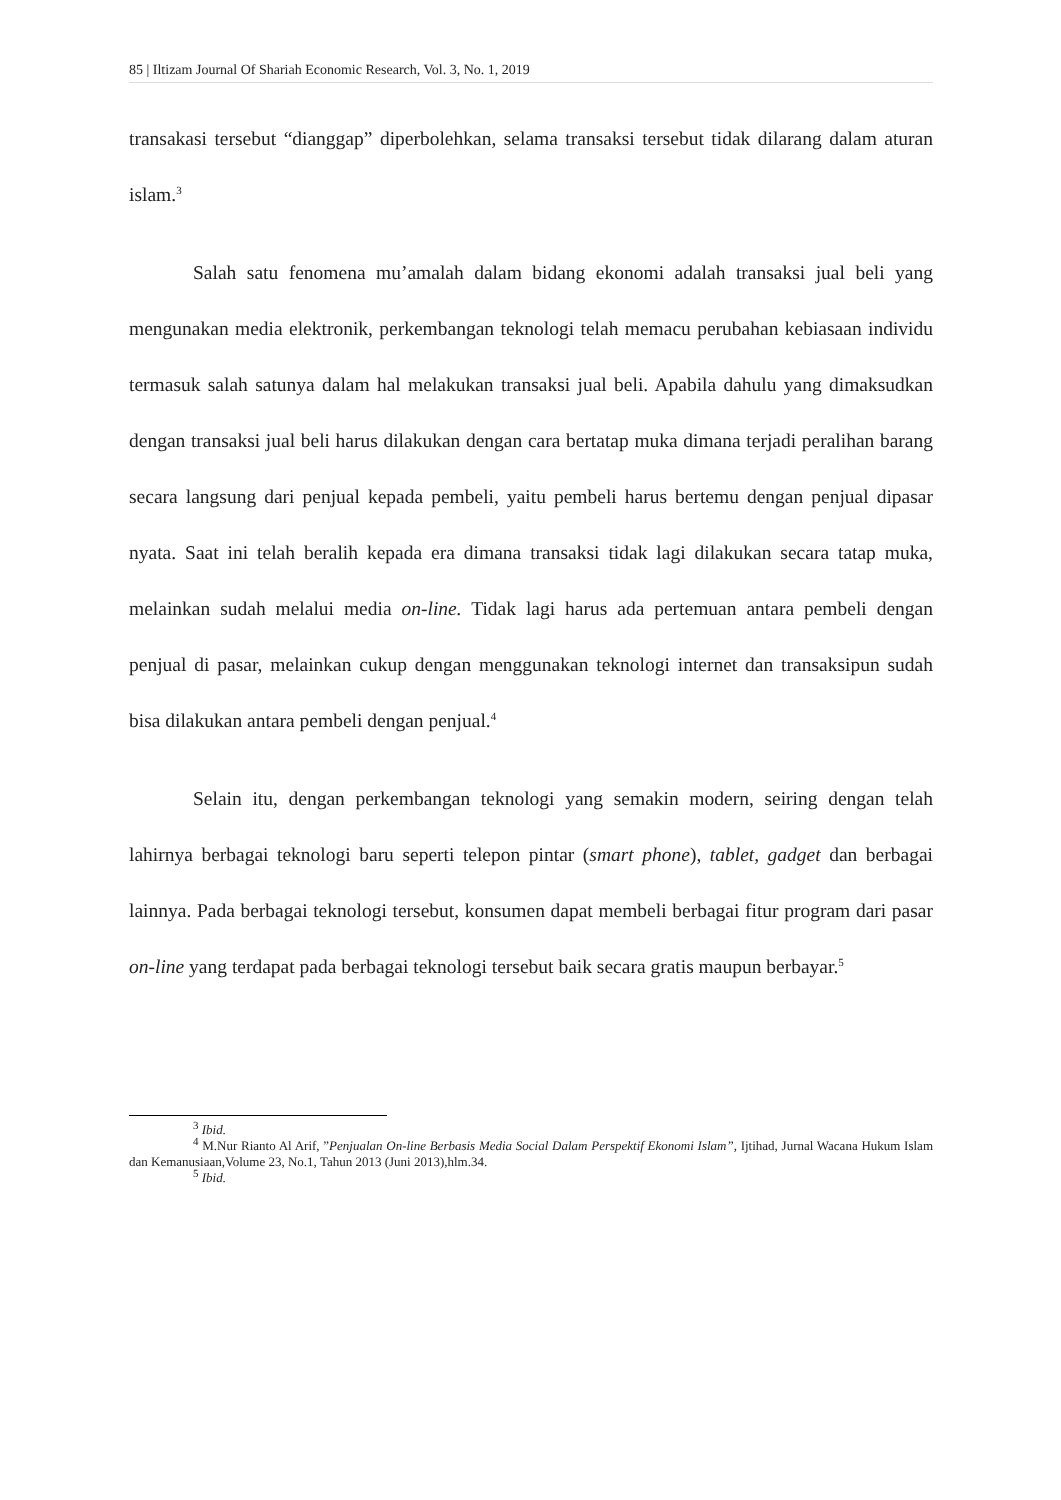85 | Iltizam Journal Of Shariah Economic Research, Vol. 3, No. 1, 2019
transakasi tersebut “dianggap” diperbolehkan, selama transaksi tersebut tidak dilarang dalam aturan islam.<sup>3</sup>
Salah satu fenomena mu’amalah dalam bidang ekonomi adalah transaksi jual beli yang mengunakan media elektronik, perkembangan teknologi telah memacu perubahan kebiasaan individu termasuk salah satunya dalam hal melakukan transaksi jual beli. Apabila dahulu yang dimaksudkan dengan transaksi jual beli harus dilakukan dengan cara bertatap muka dimana terjadi peralihan barang secara langsung dari penjual kepada pembeli, yaitu pembeli harus bertemu dengan penjual dipasar nyata. Saat ini telah beralih kepada era dimana transaksi tidak lagi dilakukan secara tatap muka, melainkan sudah melalui media on-line. Tidak lagi harus ada pertemuan antara pembeli dengan penjual di pasar, melainkan cukup dengan menggunakan teknologi internet dan transaksipun sudah bisa dilakukan antara pembeli dengan penjual.<sup>4</sup>
Selain itu, dengan perkembangan teknologi yang semakin modern, seiring dengan telah lahirnya berbagai teknologi baru seperti telepon pintar (smart phone), tablet, gadget dan berbagai lainnya. Pada berbagai teknologi tersebut, konsumen dapat membeli berbagai fitur program dari pasar on-line yang terdapat pada berbagai teknologi tersebut baik secara gratis maupun berbayar.<sup>5</sup>
<sup>3</sup> Ibid.
<sup>4</sup> M.Nur Rianto Al Arif, ”Penjualan On-line Berbasis Media Social Dalam Perspektif Ekonomi Islam”, Ijtihad, Jurnal Wacana Hukum Islam dan Kemanusiaan,Volume 23, No.1, Tahun 2013 (Juni 2013),hlm.34.
<sup>5</sup> Ibid.